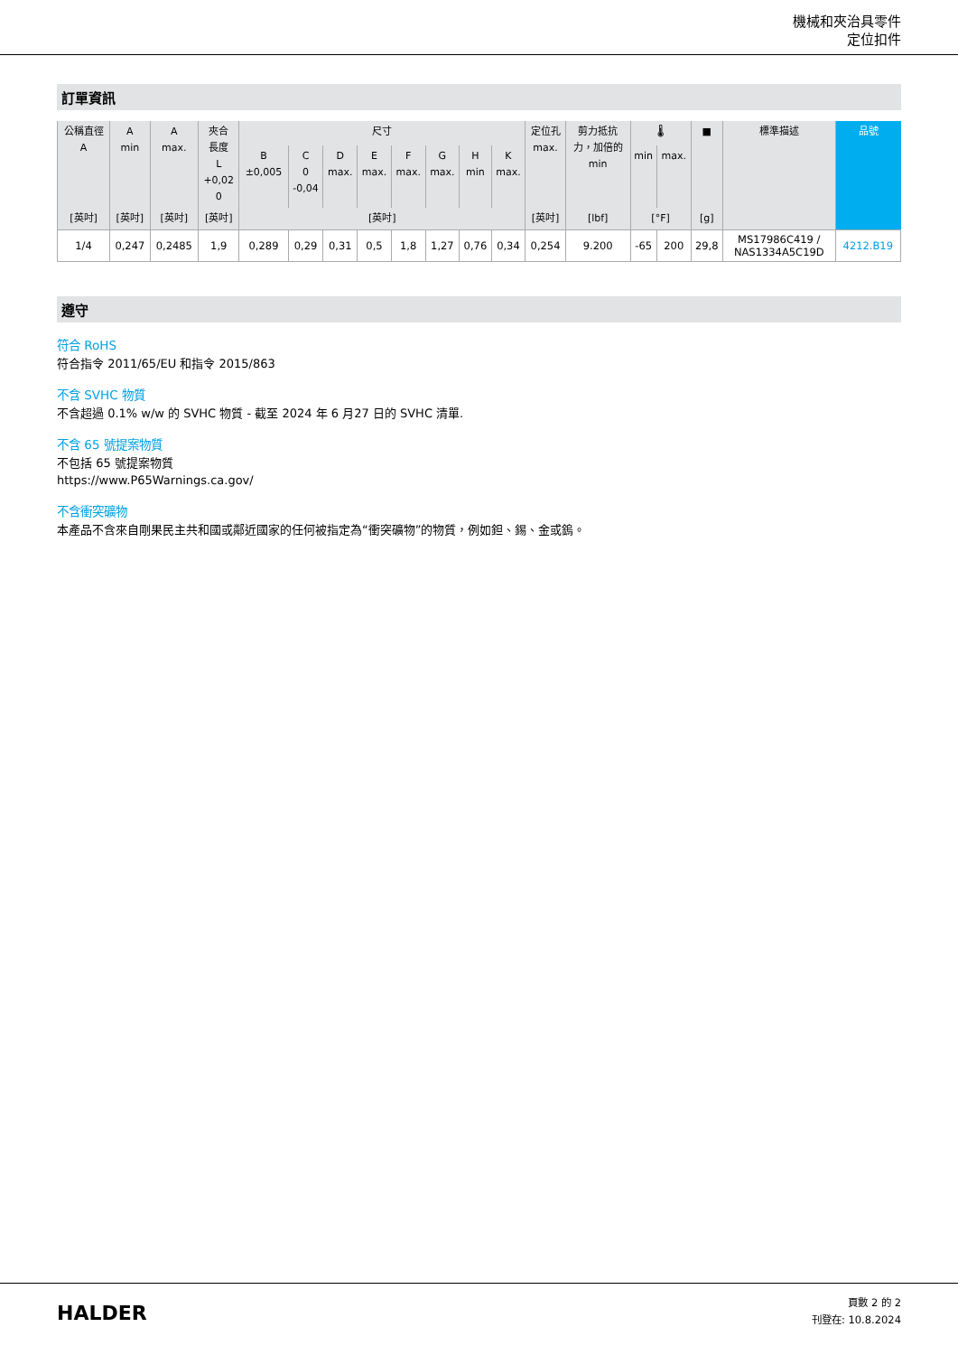機械和夾治具零件
定位扣件
訂單資訊
| 公稱直徑 A | A min | A max. | 夾合 長度 L +0,02 0 | 尺寸 | | | | | | | | 定位孔 max. | 剪力抵抗 力，加倍的 min | 🌡 | | ■ | 標準描述 | 品號 |
| --- | --- | --- | --- | --- | --- | --- | --- | --- | --- | --- | --- | --- | --- | --- | --- | --- | --- | --- |
| | | | | B ±0,005 | C 0 -0,04 | D max. | E max. | F max. | G max. | H min | K max. | | | min | max. | | | |
| [英吋] | [英吋] | [英吋] | [英吋] | [英吋] | | | | | | | | [英吋] | [lbf] | [°F] | | [g] | | |
| 1/4 | 0,247 | 0,2485 | 1,9 | 0,289 | 0,29 | 0,31 | 0,5 | 1,8 | 1,27 | 0,76 | 0,34 | 0,254 | 9.200 | -65 | 200 | 29,8 | MS17986C419 / NAS1334A5C19D | 4212.B19 |
遵守
符合 RoHS
符合指令 2011/65/EU 和指令 2015/863
不含 SVHC 物質
不含超過 0.1% w/w 的 SVHC 物質 - 截至 2024 年 6 月27 日的 SVHC 清單.
不含 65 號提案物質
不包括 65 號提案物質
https://www.P65Warnings.ca.gov/
不含衝突礦物
本產品不含來自剛果民主共和國或鄰近國家的任何被指定為“衝突礦物”的物質，例如鉭、錫、金或鎢。
HALDER
頁數 2 的 2
刊登在: 10.8.2024